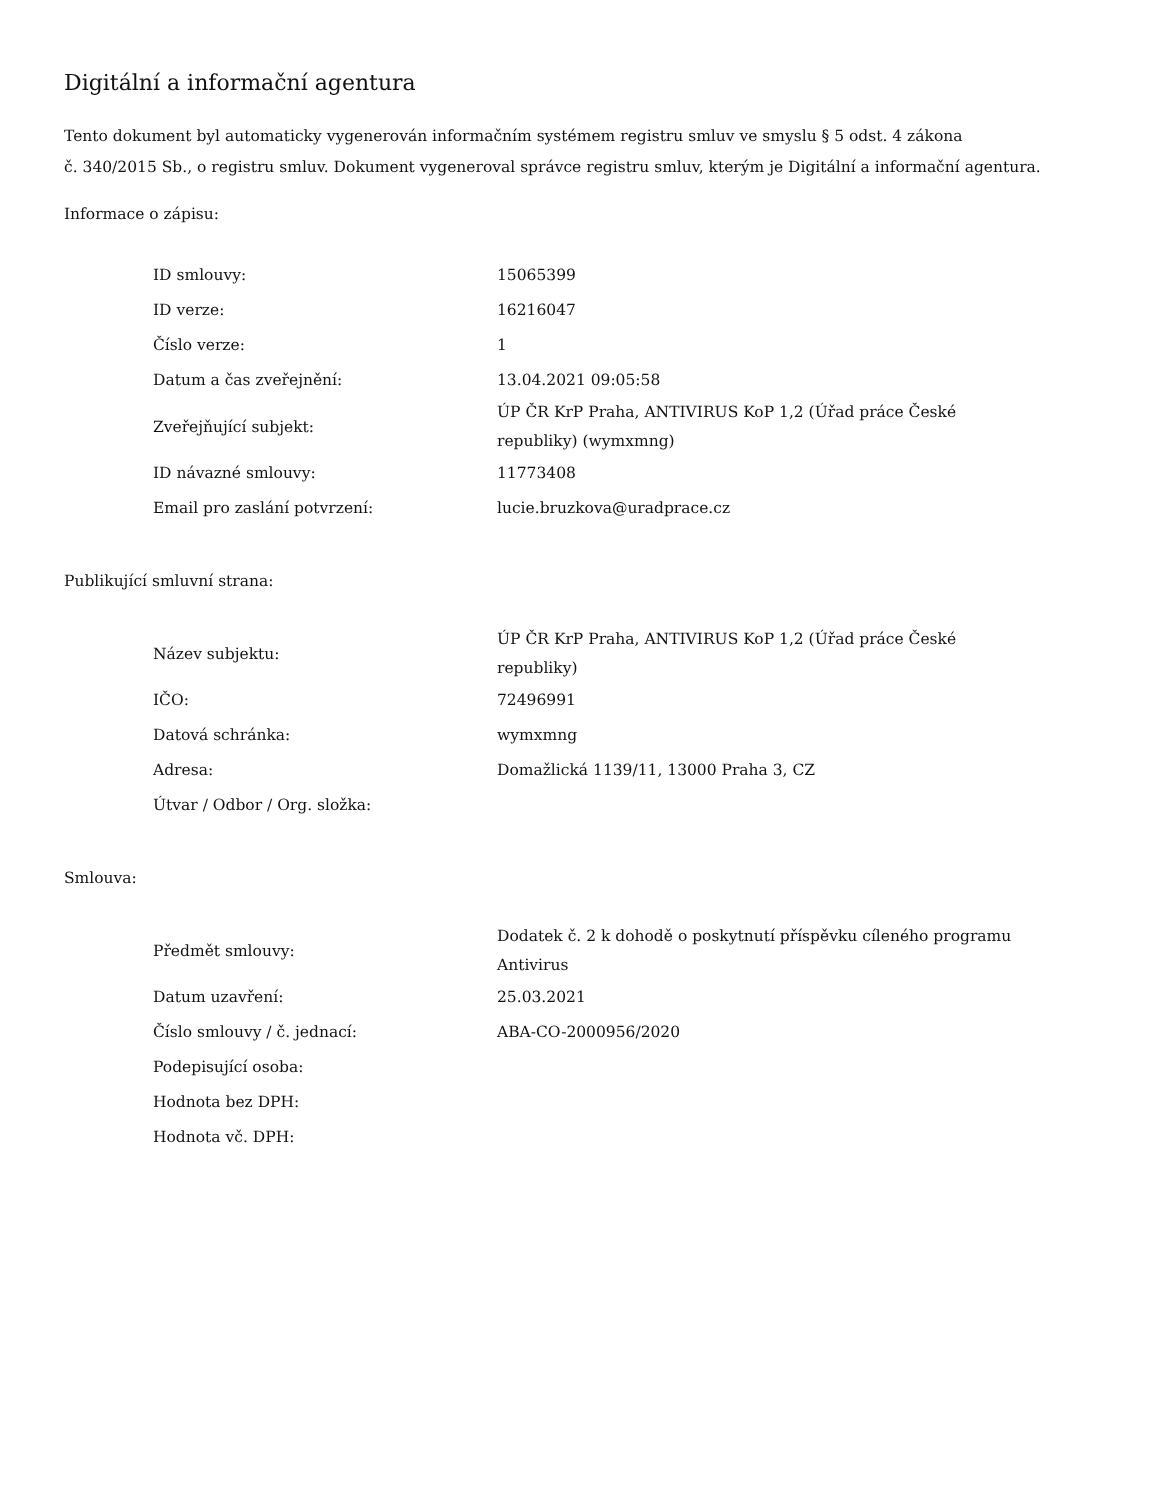Digitální a informační agentura
Tento dokument byl automaticky vygenerován informačním systémem registru smluv ve smyslu § 5 odst. 4 zákona
č. 340/2015 Sb., o registru smluv. Dokument vygeneroval správce registru smluv, kterým je Digitální a informační agentura.
Informace o zápisu:
| ID smlouvy: | 15065399 |
| ID verze: | 16216047 |
| Číslo verze: | 1 |
| Datum a čas zveřejnění: | 13.04.2021 09:05:58 |
| Zveřejňující subjekt: | ÚP ČR KrP Praha, ANTIVIRUS KoP 1,2 (Úřad práce České republiky) (wymxmng) |
| ID návazné smlouvy: | 11773408 |
| Email pro zaslání potvrzení: | lucie.bruzkova@uradprace.cz |
Publikující smluvní strana:
| Název subjektu: | ÚP ČR KrP Praha, ANTIVIRUS KoP 1,2 (Úřad práce České republiky) |
| IČO: | 72496991 |
| Datová schránka: | wymxmng |
| Adresa: | Domažlická 1139/11, 13000 Praha 3, CZ |
| Útvar / Odbor / Org. složka: | |
Smlouva:
| Předmět smlouvy: | Dodatek č. 2 k dohodě o poskytnutí příspěvku cíleného programu Antivirus |
| Datum uzavření: | 25.03.2021 |
| Číslo smlouvy / č. jednací: | ABA-CO-2000956/2020 |
| Podepisující osoba: | |
| Hodnota bez DPH: | |
| Hodnota vč. DPH: | |